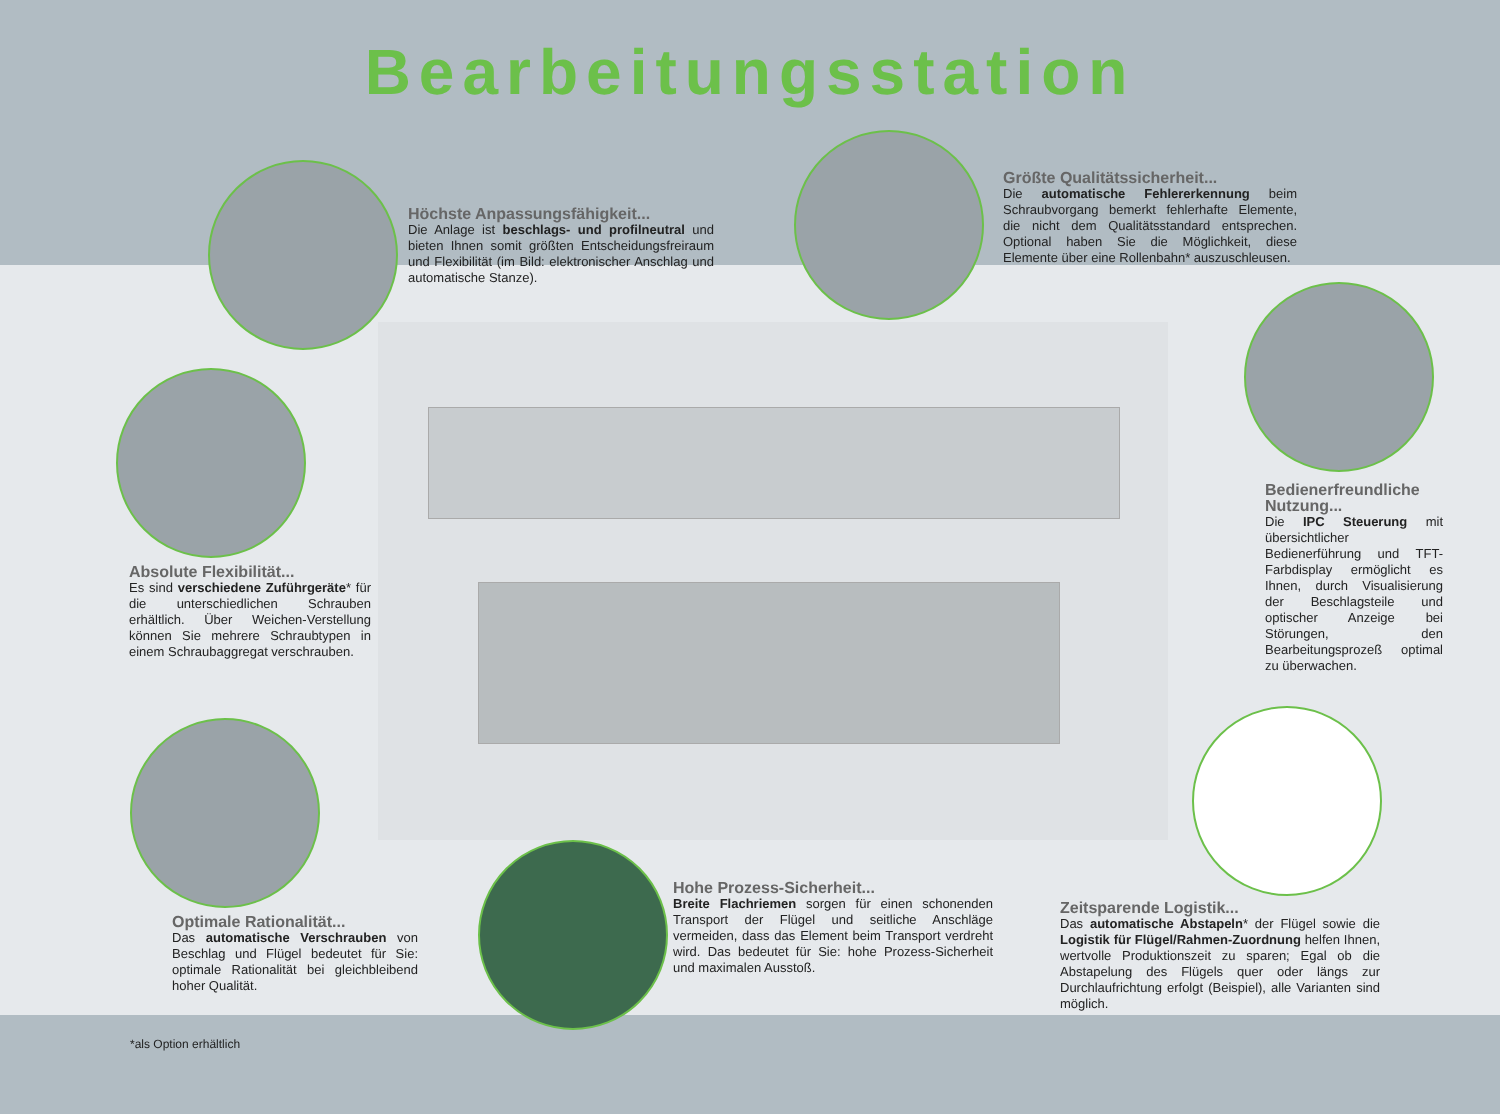Bearbeitungsstation
Höchste Anpassungsfähigkeit...
Die Anlage ist beschlags- und profilneutral und bieten Ihnen somit größten Entscheidungsfreiraum und Flexibilität (im Bild: elektronischer Anschlag und automatische Stanze).
Größte Qualitätssicherheit...
Die automatische Fehlererkennung beim Schraubvorgang bemerkt fehlerhafte Elemente, die nicht dem Qualitätsstandard entsprechen. Optional haben Sie die Möglichkeit, diese Elemente über eine Rollenbahn* auszuschleusen.
Absolute Flexibilität...
Es sind verschiedene Zuführgeräte* für die unterschiedlichen Schrauben erhältlich. Über Weichen-Verstellung können Sie mehrere Schraubtypen in einem Schraubaggregat verschrauben.
Bedienerfreundliche Nutzung...
Die IPC Steuerung mit übersichtlicher Bedienerführung und TFT-Farbdisplay ermöglicht es Ihnen, durch Visualisierung der Beschlagsteile und optischer Anzeige bei Störungen, den Bearbeitungsprozeß optimal zu überwachen.
Optimale Rationalität...
Das automatische Verschrauben von Beschlag und Flügel bedeutet für Sie: optimale Rationalität bei gleichbleibend hoher Qualität.
Hohe Prozess-Sicherheit...
Breite Flachriemen sorgen für einen schonenden Transport der Flügel und seitliche Anschläge vermeiden, dass das Element beim Transport verdreht wird. Das bedeutet für Sie: hohe Prozess-Sicherheit und maximalen Ausstoß.
Zeitsparende Logistik...
Das automatische Abstapeln* der Flügel sowie die Logistik für Flügel/Rahmen-Zuordnung helfen Ihnen, wertvolle Produktionszeit zu sparen; Egal ob die Abstapelung des Flügels quer oder längs zur Durchlaufrichtung erfolgt (Beispiel), alle Varianten sind möglich.
*als Option erhältlich